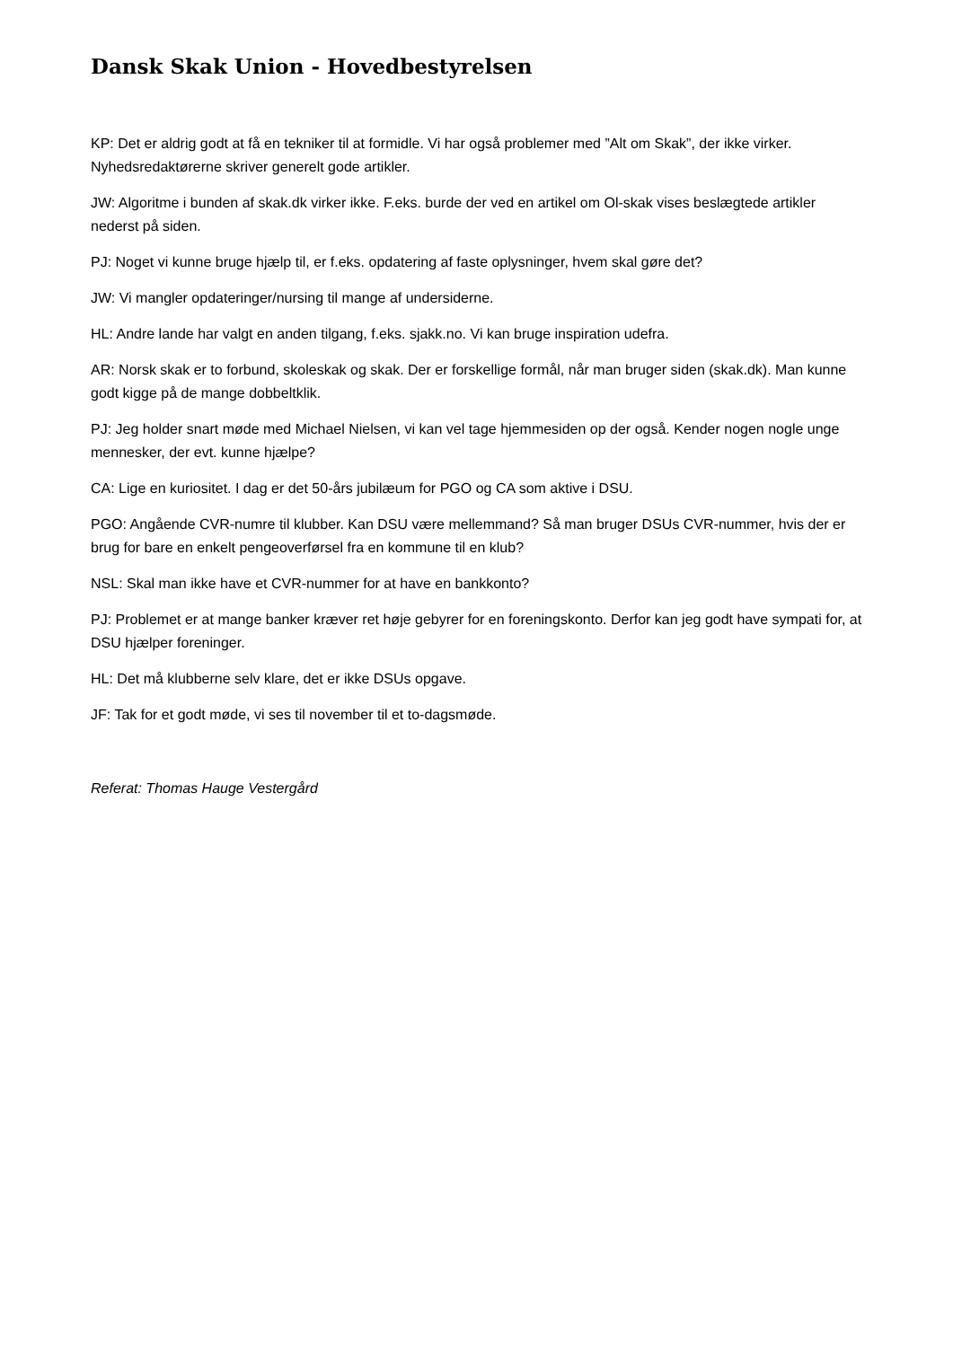Dansk Skak Union - Hovedbestyrelsen
KP: Det er aldrig godt at få en tekniker til at formidle. Vi har også problemer med ”Alt om Skak”, der ikke virker. Nyhedsredaktørerne skriver generelt gode artikler.
JW: Algoritme i bunden af skak.dk virker ikke. F.eks. burde der ved en artikel om Ol-skak vises beslægtede artikler nederst på siden.
PJ: Noget vi kunne bruge hjælp til, er f.eks. opdatering af faste oplysninger, hvem skal gøre det?
JW: Vi mangler opdateringer/nursing til mange af undersiderne.
HL: Andre lande har valgt en anden tilgang, f.eks. sjakk.no. Vi kan bruge inspiration udefra.
AR: Norsk skak er to forbund, skoleskak og skak. Der er forskellige formål, når man bruger siden (skak.dk). Man kunne godt kigge på de mange dobbeltklik.
PJ: Jeg holder snart møde med Michael Nielsen, vi kan vel tage hjemmesiden op der også. Kender nogen nogle unge mennesker, der evt. kunne hjælpe?
CA: Lige en kuriositet. I dag er det 50-års jubilæum for PGO og CA som aktive i DSU.
PGO: Angående CVR-numre til klubber. Kan DSU være mellemmand? Så man bruger DSUs CVR-nummer, hvis der er brug for bare en enkelt pengeoverførsel fra en kommune til en klub?
NSL: Skal man ikke have et CVR-nummer for at have en bankkonto?
PJ: Problemet er at mange banker kræver ret høje gebyrer for en foreningskonto. Derfor kan jeg godt have sympati for, at DSU hjælper foreninger.
HL: Det må klubberne selv klare, det er ikke DSUs opgave.
JF: Tak for et godt møde, vi ses til november til et to-dagsmøde.
Referat: Thomas Hauge Vestergård